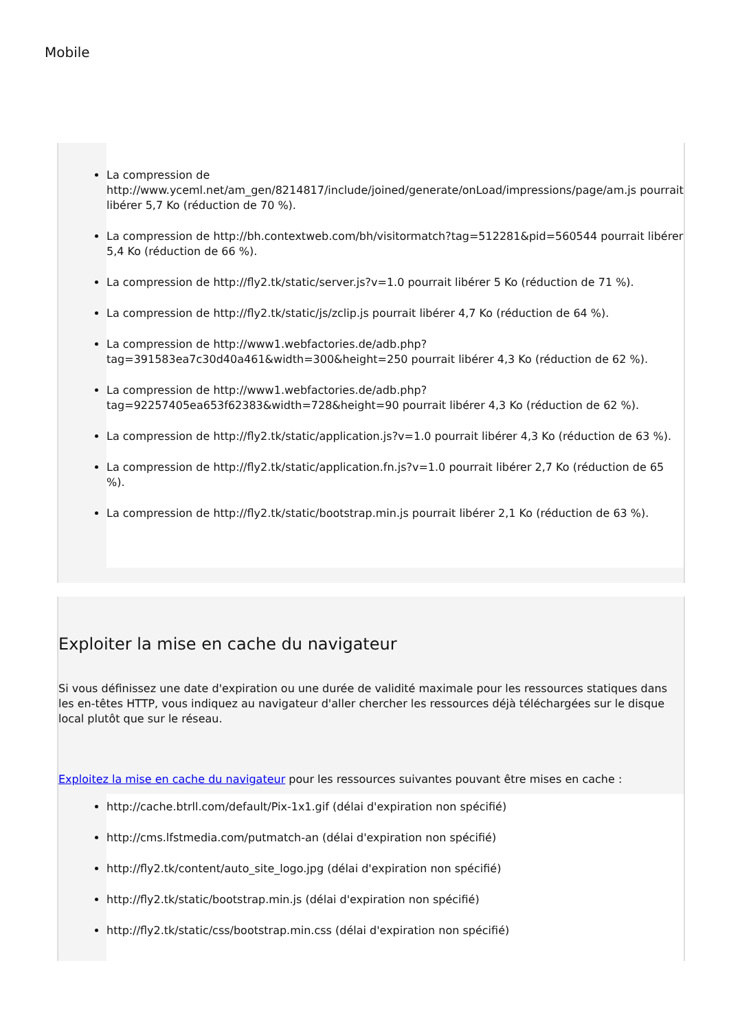Mobile
La compression de http://www.yceml.net/am_gen/8214817/include/joined/generate/onLoad/impressions/page/am.js pourrait libérer 5,7 Ko (réduction de 70 %).
La compression de http://bh.contextweb.com/bh/visitormatch?tag=512281&pid=560544 pourrait libérer 5,4 Ko (réduction de 66 %).
La compression de http://fly2.tk/static/server.js?v=1.0 pourrait libérer 5 Ko (réduction de 71 %).
La compression de http://fly2.tk/static/js/zclip.js pourrait libérer 4,7 Ko (réduction de 64 %).
La compression de http://www1.webfactories.de/adb.php?tag=391583ea7c30d40a461&width=300&height=250 pourrait libérer 4,3 Ko (réduction de 62 %).
La compression de http://www1.webfactories.de/adb.php?tag=92257405ea653f62383&width=728&height=90 pourrait libérer 4,3 Ko (réduction de 62 %).
La compression de http://fly2.tk/static/application.js?v=1.0 pourrait libérer 4,3 Ko (réduction de 63 %).
La compression de http://fly2.tk/static/application.fn.js?v=1.0 pourrait libérer 2,7 Ko (réduction de 65 %).
La compression de http://fly2.tk/static/bootstrap.min.js pourrait libérer 2,1 Ko (réduction de 63 %).
Exploiter la mise en cache du navigateur
Si vous définissez une date d'expiration ou une durée de validité maximale pour les ressources statiques dans les en-têtes HTTP, vous indiquez au navigateur d'aller chercher les ressources déjà téléchargées sur le disque local plutôt que sur le réseau.
Exploitez la mise en cache du navigateur pour les ressources suivantes pouvant être mises en cache :
http://cache.btrll.com/default/Pix-1x1.gif (délai d'expiration non spécifié)
http://cms.lfstmedia.com/putmatch-an (délai d'expiration non spécifié)
http://fly2.tk/content/auto_site_logo.jpg (délai d'expiration non spécifié)
http://fly2.tk/static/bootstrap.min.js (délai d'expiration non spécifié)
http://fly2.tk/static/css/bootstrap.min.css (délai d'expiration non spécifié)